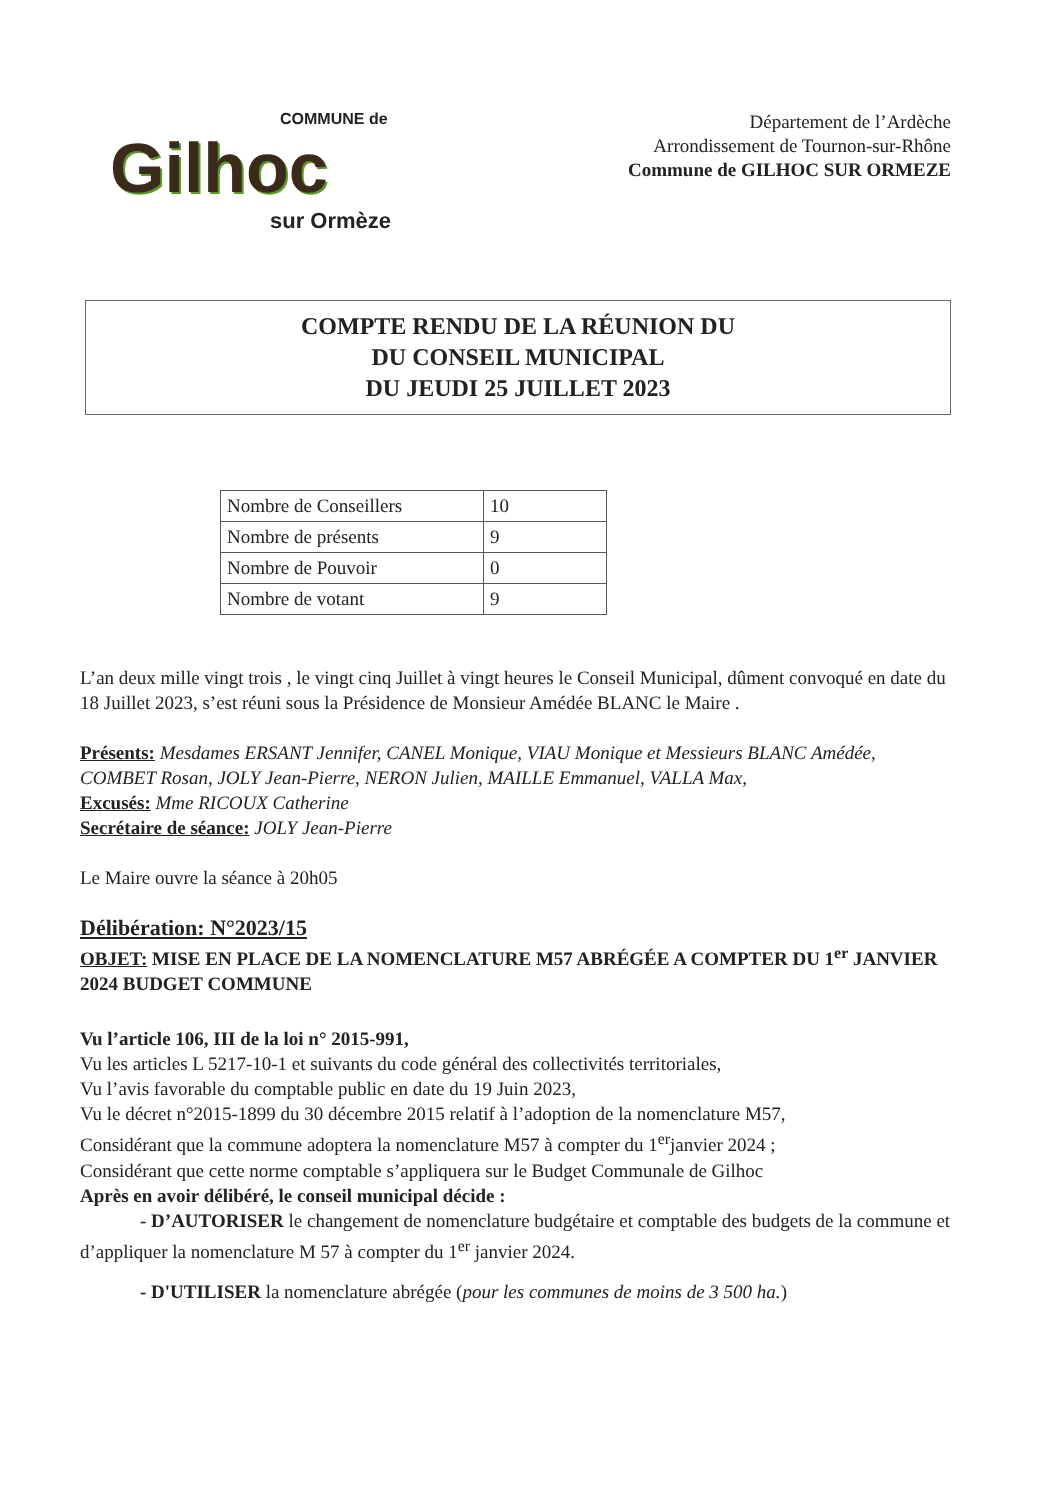COMMUNE de
Gilhoc
sur Ormèze
Département de l’Ardèche
Arrondissement de Tournon-sur-Rhône
Commune de GILHOC SUR ORMEZE
COMPTE RENDU DE LA RÉUNION DU
DU CONSEIL MUNICIPAL
DU JEUDI 25 JUILLET 2023
| Nombre de Conseillers | 10 |
| Nombre de présents | 9 |
| Nombre de Pouvoir | 0 |
| Nombre de votant | 9 |
L’an deux mille vingt trois , le vingt cinq Juillet à vingt heures le Conseil Municipal, dûment convoqué en date du 18 Juillet 2023, s’est réuni sous la Présidence de Monsieur Amédée BLANC le Maire .
Présents: Mesdames ERSANT Jennifer, CANEL Monique, VIAU Monique et Messieurs BLANC Amédée, COMBET Rosan, JOLY Jean-Pierre, NERON Julien, MAILLE Emmanuel, VALLA Max,
Excusés: Mme RICOUX Catherine
Secrétaire de séance: JOLY Jean-Pierre
Le Maire ouvre la séance à 20h05
Délibération: N°2023/15
OBJET: MISE EN PLACE DE LA NOMENCLATURE M57 ABRÉGÉE A COMPTER DU 1<sup>er</sup> JANVIER 2024 BUDGET COMMUNE
Vu l’article 106, III de la loi n° 2015-991,
Vu les articles L 5217-10-1 et suivants du code général des collectivités territoriales,
Vu l’avis favorable du comptable public en date du 19 Juin 2023,
Vu le décret n°2015-1899 du 30 décembre 2015 relatif à l’adoption de la nomenclature M57,
Considérant que la commune adoptera la nomenclature M57 à compter du 1<sup>er</sup>janvier 2024 ;
Considérant que cette norme comptable s’appliquera sur le Budget Communale de Gilhoc
Après en avoir délibéré, le conseil municipal décide :
- D’AUTORISER le changement de nomenclature budgétaire et comptable des budgets de la commune et d’appliquer la nomenclature M 57 à compter du 1<sup>er</sup> janvier 2024.
- D'UTILISER la nomenclature abrégée (pour les communes de moins de 3 500 ha.)